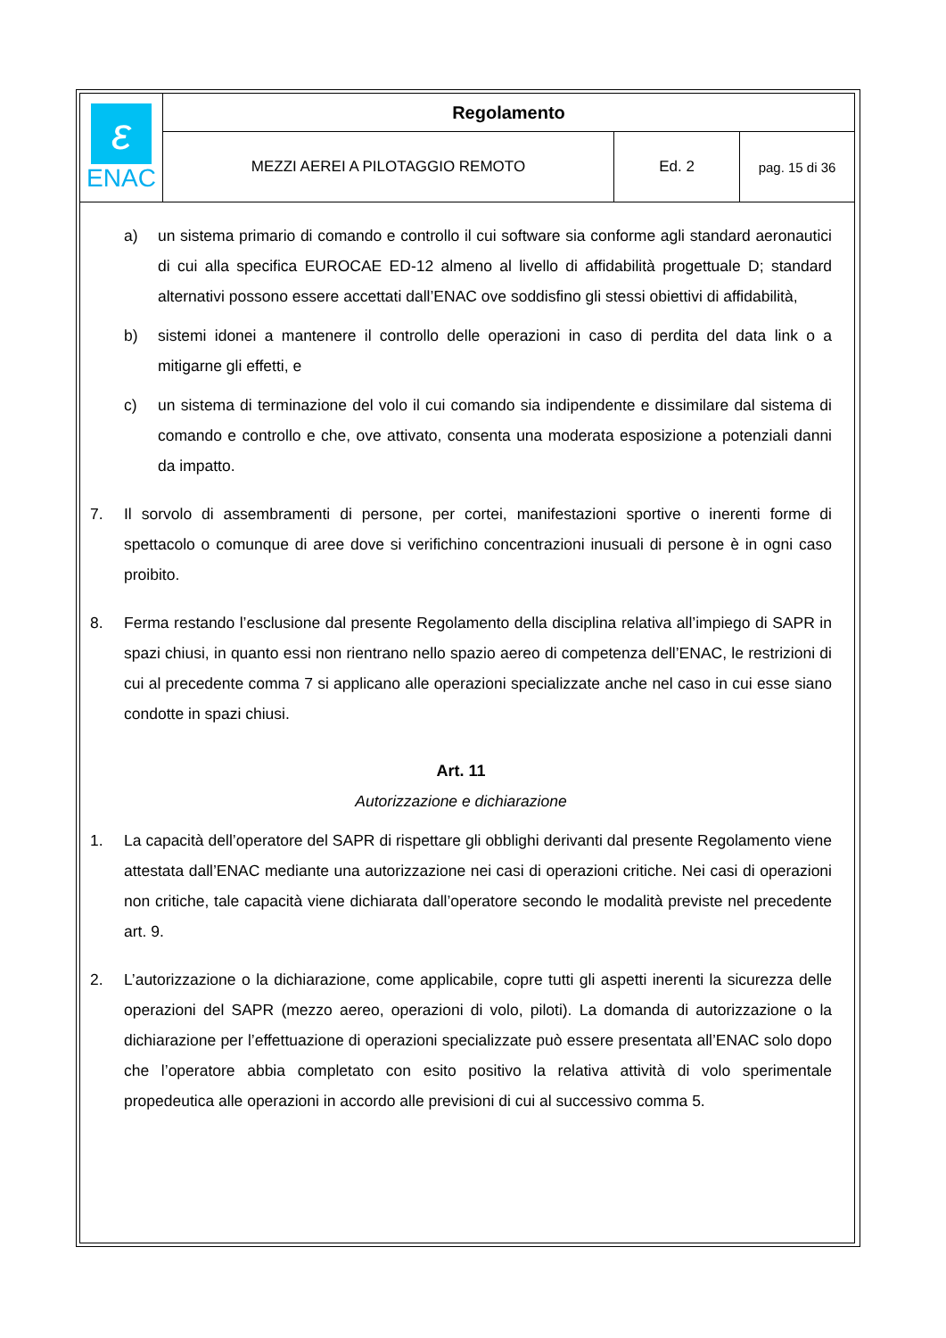| ε ENAC | Regolamento | | |
| | MEZZI AEREI A PILOTAGGIO REMOTO | Ed. 2 | pag. 15 di 36 |
a) un sistema primario di comando e controllo il cui software sia conforme agli standard aeronautici di cui alla specifica EUROCAE ED-12 almeno al livello di affidabilità progettuale D; standard alternativi possono essere accettati dall’ENAC ove soddisfino gli stessi obiettivi di affidabilità,
b) sistemi idonei a mantenere il controllo delle operazioni in caso di perdita del data link o a mitigarne gli effetti, e
c) un sistema di terminazione del volo il cui comando sia indipendente e dissimilare dal sistema di comando e controllo e che, ove attivato, consenta una moderata esposizione a potenziali danni da impatto.
7. Il sorvolo di assembramenti di persone, per cortei, manifestazioni sportive o inerenti forme di spettacolo o comunque di aree dove si verifichino concentrazioni inusuali di persone è in ogni caso proibito.
8. Ferma restando l’esclusione dal presente Regolamento della disciplina relativa all’impiego di SAPR in spazi chiusi, in quanto essi non rientrano nello spazio aereo di competenza dell’ENAC, le restrizioni di cui al precedente comma 7 si applicano alle operazioni specializzate anche nel caso in cui esse siano condotte in spazi chiusi.
Art. 11
Autorizzazione e dichiarazione
1. La capacità dell’operatore del SAPR di rispettare gli obblighi derivanti dal presente Regolamento viene attestata dall’ENAC mediante una autorizzazione nei casi di operazioni critiche. Nei casi di operazioni non critiche, tale capacità viene dichiarata dall’operatore secondo le modalità previste nel precedente art. 9.
2. L’autorizzazione o la dichiarazione, come applicabile, copre tutti gli aspetti inerenti la sicurezza delle operazioni del SAPR (mezzo aereo, operazioni di volo, piloti). La domanda di autorizzazione o la dichiarazione per l’effettuazione di operazioni specializzate può essere presentata all’ENAC solo dopo che l’operatore abbia completato con esito positivo la relativa attività di volo sperimentale propedeutica alle operazioni in accordo alle previsioni di cui al successivo comma 5.